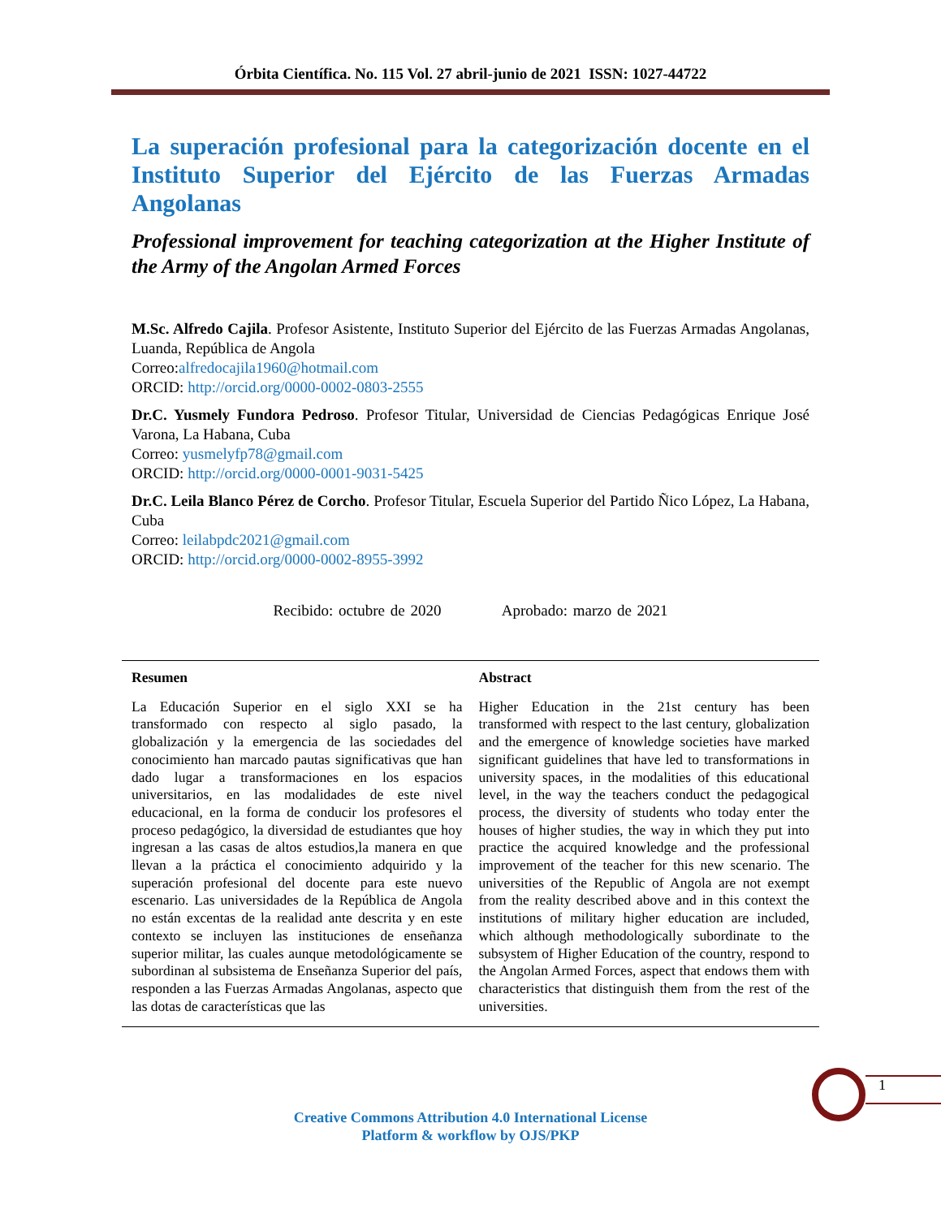Órbita Científica. No. 115 Vol. 27 abril-junio de 2021 ISSN: 1027-44722
La superación profesional para la categorización docente en el Instituto Superior del Ejército de las Fuerzas Armadas Angolanas
Professional improvement for teaching categorization at the Higher Institute of the Army of the Angolan Armed Forces
M.Sc. Alfredo Cajila. Profesor Asistente, Instituto Superior del Ejército de las Fuerzas Armadas Angolanas, Luanda, República de Angola
Correo:alfredocajila1960@hotmail.com
ORCID: http://orcid.org/0000-0002-0803-2555
Dr.C. Yusmely Fundora Pedroso. Profesor Titular, Universidad de Ciencias Pedagógicas Enrique José Varona, La Habana, Cuba
Correo: yusmelyfp78@gmail.com
ORCID: http://orcid.org/0000-0001-9031-5425
Dr.C. Leila Blanco Pérez de Corcho. Profesor Titular, Escuela Superior del Partido Ñico López, La Habana, Cuba
Correo: leilabpdc2021@gmail.com
ORCID: http://orcid.org/0000-0002-8955-3992
Recibido: octubre de 2020 Aprobado: marzo de 2021
Resumen
La Educación Superior en el siglo XXI se ha transformado con respecto al siglo pasado, la globalización y la emergencia de las sociedades del conocimiento han marcado pautas significativas que han dado lugar a transformaciones en los espacios universitarios, en las modalidades de este nivel educacional, en la forma de conducir los profesores el proceso pedagógico, la diversidad de estudiantes que hoy ingresan a las casas de altos estudios,la manera en que llevan a la práctica el conocimiento adquirido y la superación profesional del docente para este nuevo escenario. Las universidades de la República de Angola no están excentas de la realidad ante descrita y en este contexto se incluyen las instituciones de enseñanza superior militar, las cuales aunque metodológicamente se subordinan al subsistema de Enseñanza Superior del país, responden a las Fuerzas Armadas Angolanas, aspecto que las dotas de características que las
Abstract
Higher Education in the 21st century has been transformed with respect to the last century, globalization and the emergence of knowledge societies have marked significant guidelines that have led to transformations in university spaces, in the modalities of this educational level, in the way the teachers conduct the pedagogical process, the diversity of students who today enter the houses of higher studies, the way in which they put into practice the acquired knowledge and the professional improvement of the teacher for this new scenario. The universities of the Republic of Angola are not exempt from the reality described above and in this context the institutions of military higher education are included, which although methodologically subordinate to the subsystem of Higher Education of the country, respond to the Angolan Armed Forces, aspect that endows them with characteristics that distinguish them from the rest of the universities.
1
Creative Commons Attribution 4.0 International License
Platform & workflow by OJS/PKP